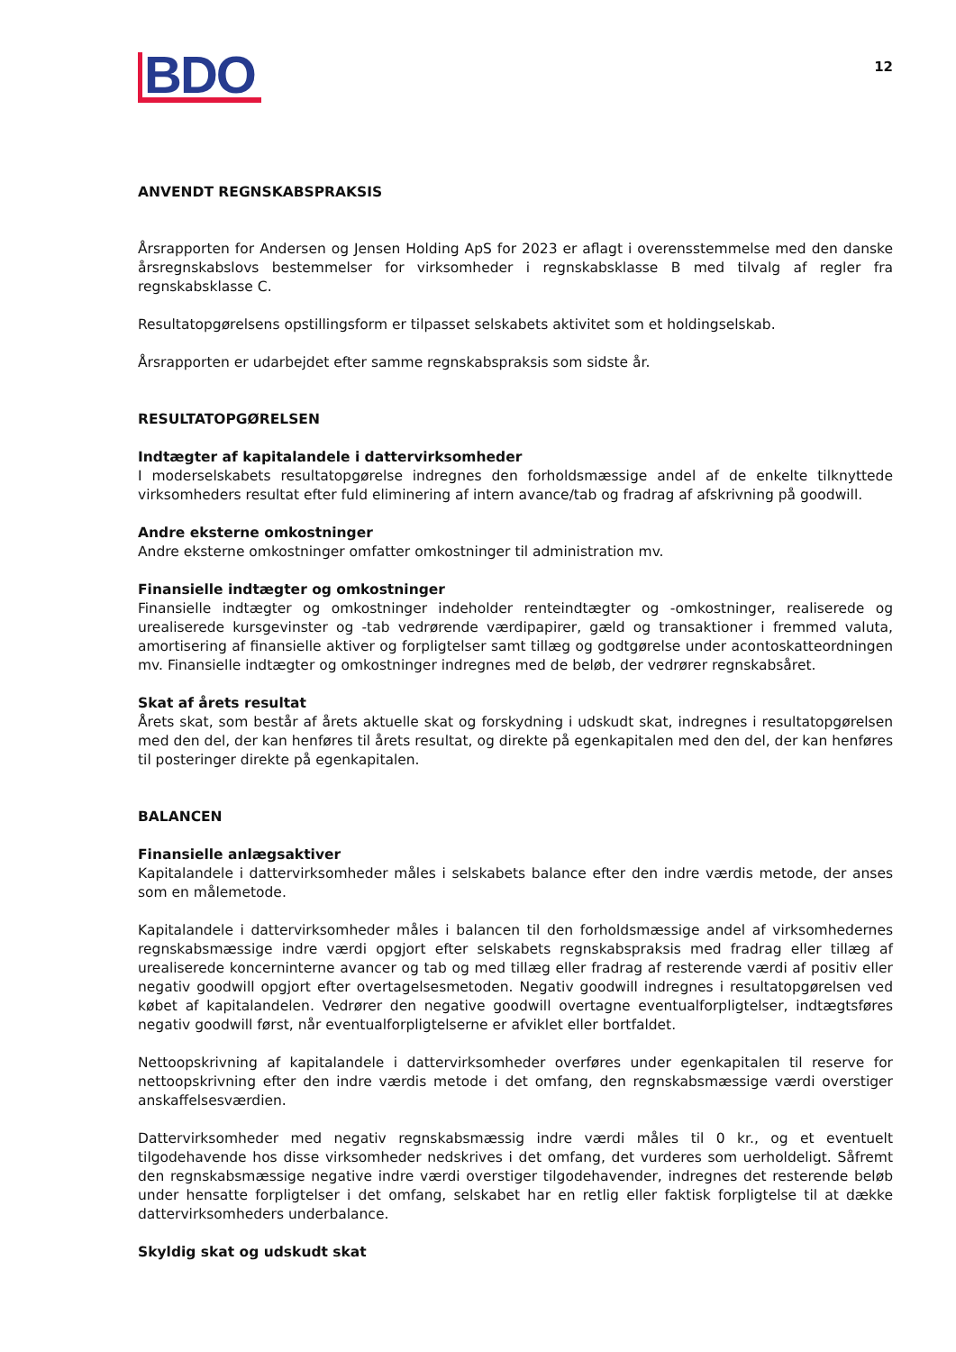BDO
12
ANVENDT REGNSKABSPRAKSIS
Årsrapporten for Andersen og Jensen Holding ApS for 2023 er aflagt i overensstemmelse med den danske årsregnskabslovs bestemmelser for virksomheder i regnskabsklasse B med tilvalg af regler fra regnskabsklasse C.
Resultatopgørelsens opstillingsform er tilpasset selskabets aktivitet som et holdingselskab.
Årsrapporten er udarbejdet efter samme regnskabspraksis som sidste år.
RESULTATOPGØRELSEN
Indtægter af kapitalandele i dattervirksomheder
I moderselskabets resultatopgørelse indregnes den forholdsmæssige andel af de enkelte tilknyttede virksomheders resultat efter fuld eliminering af intern avance/tab og fradrag af afskrivning på goodwill.
Andre eksterne omkostninger
Andre eksterne omkostninger omfatter omkostninger til administration mv.
Finansielle indtægter og omkostninger
Finansielle indtægter og omkostninger indeholder renteindtægter og -omkostninger, realiserede og urealiserede kursgevinster og -tab vedrørende værdipapirer, gæld og transaktioner i fremmed valuta, amortisering af finansielle aktiver og forpligtelser samt tillæg og godtgørelse under acontoskatteordningen mv. Finansielle indtægter og omkostninger indregnes med de beløb, der vedrører regnskabsåret.
Skat af årets resultat
Årets skat, som består af årets aktuelle skat og forskydning i udskudt skat, indregnes i resultatopgørelsen med den del, der kan henføres til årets resultat, og direkte på egenkapitalen med den del, der kan henføres til posteringer direkte på egenkapitalen.
BALANCEN
Finansielle anlægsaktiver
Kapitalandele i dattervirksomheder måles i selskabets balance efter den indre værdis metode, der anses som en målemetode.
Kapitalandele i dattervirksomheder måles i balancen til den forholdsmæssige andel af virksomhedernes regnskabsmæssige indre værdi opgjort efter selskabets regnskabspraksis med fradrag eller tillæg af urealiserede koncerninterne avancer og tab og med tillæg eller fradrag af resterende værdi af positiv eller negativ goodwill opgjort efter overtagelsesmetoden. Negativ goodwill indregnes i resultatopgørelsen ved købet af kapitalandelen. Vedrører den negative goodwill overtagne eventualforpligtelser, indtægtsføres negativ goodwill først, når eventualforpligtelserne er afviklet eller bortfaldet.
Nettoopskrivning af kapitalandele i dattervirksomheder overføres under egenkapitalen til reserve for nettoopskrivning efter den indre værdis metode i det omfang, den regnskabsmæssige værdi overstiger anskaffelsesværdien.
Dattervirksomheder med negativ regnskabsmæssig indre værdi måles til 0 kr., og et eventuelt tilgodehavende hos disse virksomheder nedskrives i det omfang, det vurderes som uerholdeligt. Såfremt den regnskabsmæssige negative indre værdi overstiger tilgodehavender, indregnes det resterende beløb under hensatte forpligtelser i det omfang, selskabet har en retlig eller faktisk forpligtelse til at dække dattervirksomheders underbalance.
Skyldig skat og udskudt skat